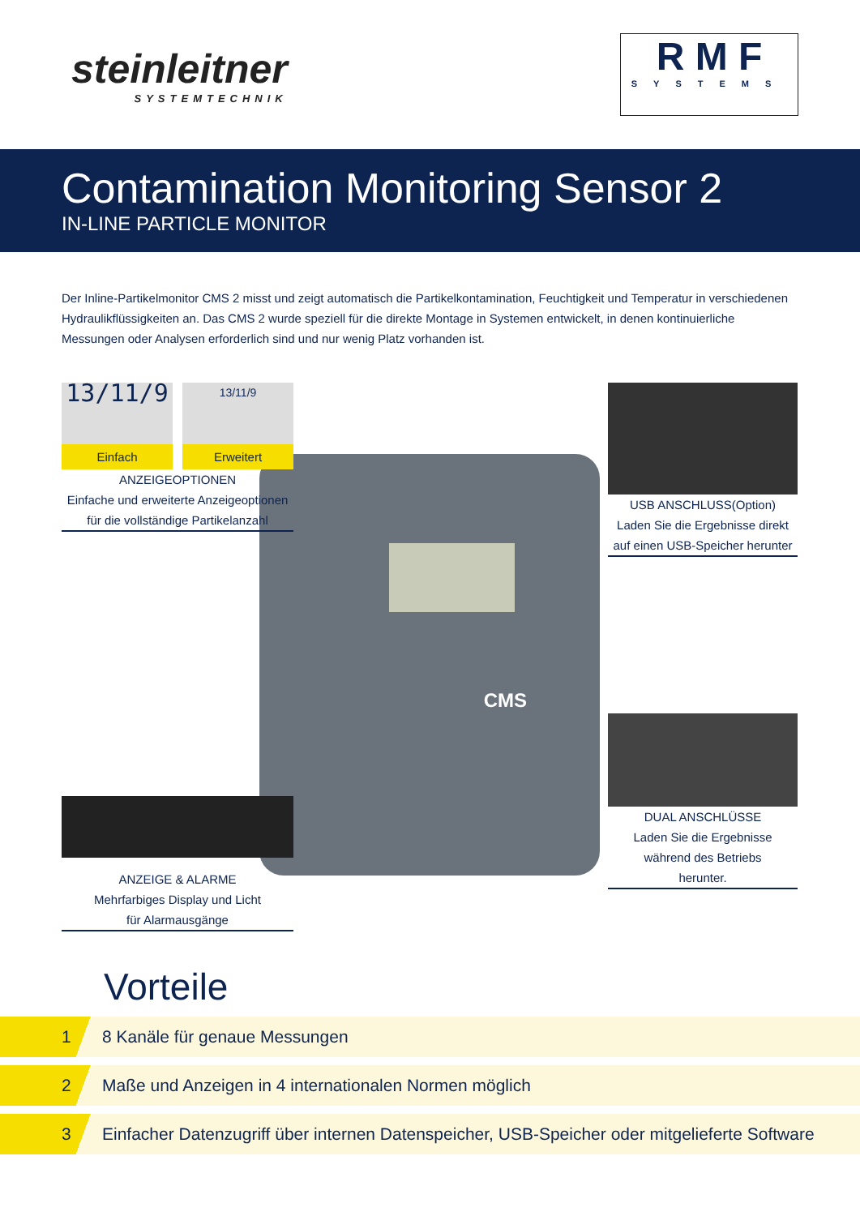steinleitner
SYSTEMTECHNIK
R M F
SYSTEMS
Contamination Monitoring Sensor 2
IN-LINE PARTICLE MONITOR
Der Inline-Partikelmonitor CMS 2 misst und zeigt automatisch die Partikelkontamination, Feuchtigkeit und Temperatur in verschiedenen Hydraulikflüssigkeiten an. Das CMS 2 wurde speziell für die direkte Montage in Systemen entwickelt, in denen kontinuierliche Messungen oder Analysen erforderlich sind und nur wenig Platz vorhanden ist.
CMS
13/11/9
Einfach
13/11/9
Erweitert
ANZEIGEOPTIONEN
Einfache und erweiterte Anzeigeoptionen
für die vollständige Partikelanzahl
USB ANSCHLUSS(Option)
Laden Sie die Ergebnisse direkt
auf einen USB-Speicher herunter
DUAL ANSCHLÜSSE
Laden Sie die Ergebnisse
während des Betriebs
herunter.
ANZEIGE & ALARME
Mehrfarbiges Display und Licht
für Alarmausgänge
Vorteile
1 8 Kanäle für genaue Messungen
2 Maße und Anzeigen in 4 internationalen Normen möglich
3 Einfacher Datenzugriff über internen Datenspeicher, USB-Speicher oder mitgelieferte Software